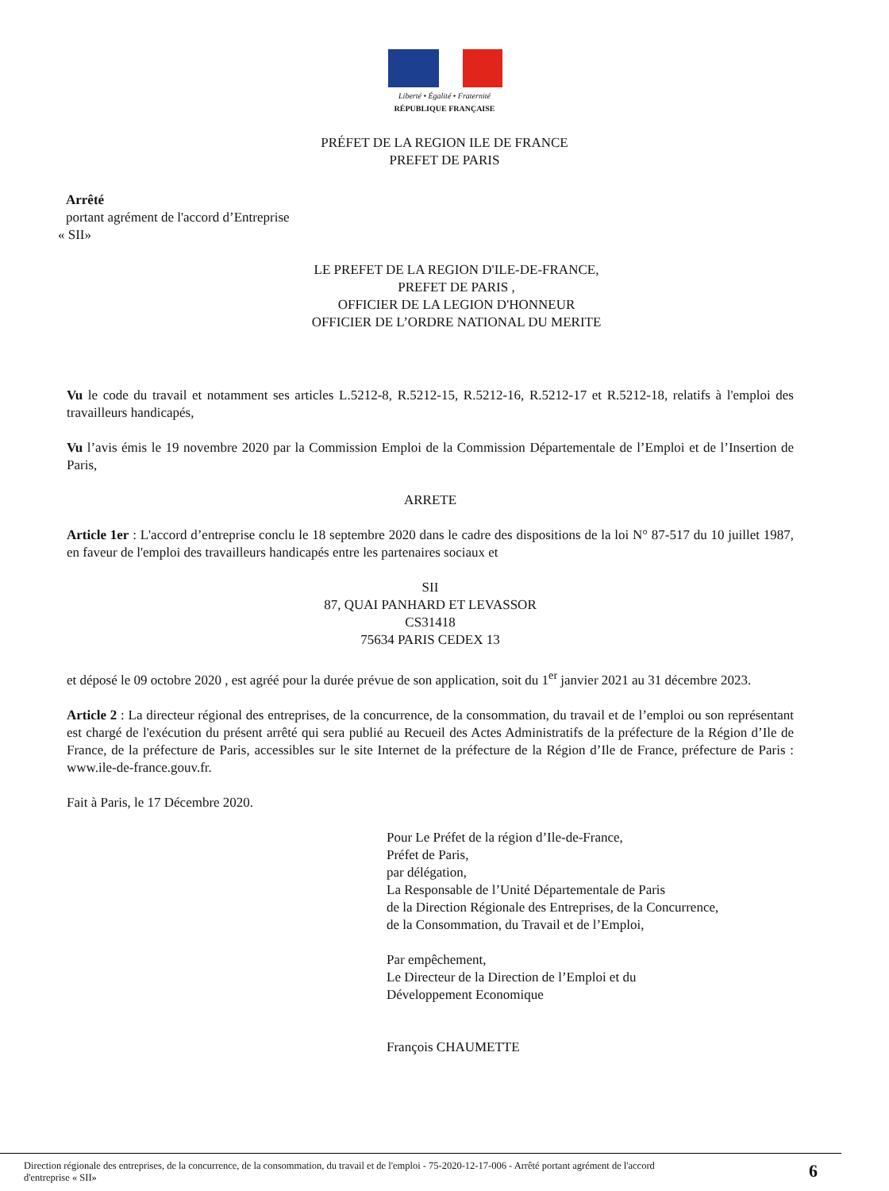Liberté • Égalité • Fraternité
RÉPUBLIQUE FRANÇAISE
PRÉFET DE LA REGION ILE DE FRANCE
PREFET DE PARIS
Arrêté
portant agrément de l'accord d’Entreprise
« SII»
LE PREFET DE LA REGION D'ILE-DE-FRANCE,
PREFET DE PARIS ,
OFFICIER DE LA LEGION D'HONNEUR
OFFICIER DE L’ORDRE NATIONAL DU MERITE
Vu le code du travail et notamment ses articles L.5212-8, R.5212-15, R.5212-16, R.5212-17 et R.5212-18, relatifs à l'emploi des travailleurs handicapés,
Vu l’avis émis le 19 novembre 2020 par la Commission Emploi de la Commission Départementale de l’Emploi et de l’Insertion de Paris,
ARRETE
Article 1er : L'accord d’entreprise conclu le 18 septembre 2020 dans le cadre des dispositions de la loi N° 87-517 du 10 juillet 1987, en faveur de l'emploi des travailleurs handicapés entre les partenaires sociaux et
SII
87, QUAI PANHARD ET LEVASSOR
CS31418
75634 PARIS CEDEX 13
et déposé le 09 octobre 2020 , est agréé pour la durée prévue de son application, soit du 1<sup>er</sup> janvier 2021 au 31 décembre 2023.
Article 2 : La directeur régional des entreprises, de la concurrence, de la consommation, du travail et de l’emploi ou son représentant est chargé de l'exécution du présent arrêté qui sera publié au Recueil des Actes Administratifs de la préfecture de la Région d’Ile de France, de la préfecture de Paris, accessibles sur le site Internet de la préfecture de la Région d’Ile de France, préfecture de Paris : www.ile-de-france.gouv.fr.
Fait à Paris, le 17 Décembre 2020.
Pour Le Préfet de la région d’Ile-de-France,
Préfet de Paris,
par délégation,
La Responsable de l’Unité Départementale de Paris
de la Direction Régionale des Entreprises, de la Concurrence,
de la Consommation, du Travail et de l’Emploi,
Par empêchement,
Le Directeur de la Direction de l’Emploi et du
Développement Economique
François CHAUMETTE
Direction régionale des entreprises, de la concurrence, de la consommation, du travail et de l'emploi - 75-2020-12-17-006 - Arrêté portant agrément de l'accord
d'entreprise « SII» 6